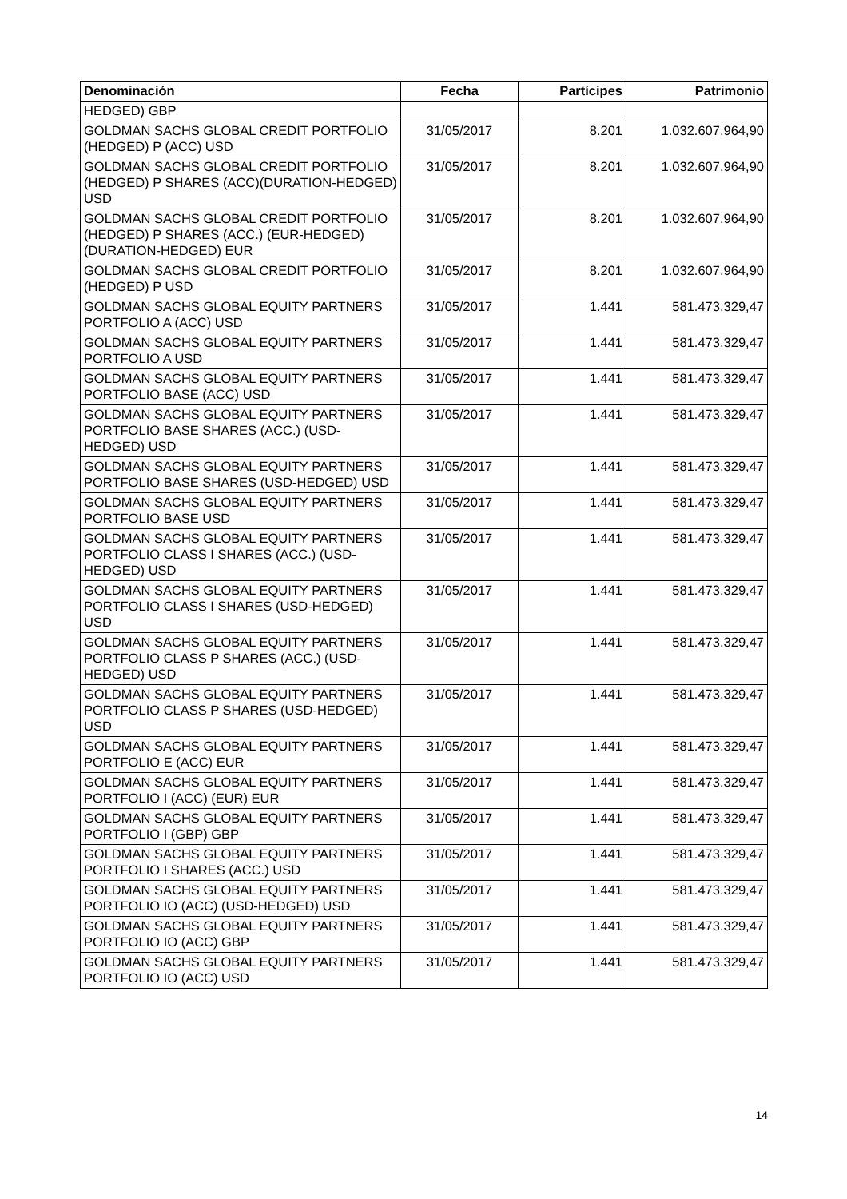| Denominación | Fecha | Partícipes | Patrimonio |
| --- | --- | --- | --- |
| HEDGED) GBP | | | |
| GOLDMAN SACHS GLOBAL CREDIT PORTFOLIO (HEDGED) P (ACC) USD | 31/05/2017 | 8.201 | 1.032.607.964,90 |
| GOLDMAN SACHS GLOBAL CREDIT PORTFOLIO (HEDGED) P SHARES (ACC)(DURATION-HEDGED) USD | 31/05/2017 | 8.201 | 1.032.607.964,90 |
| GOLDMAN SACHS GLOBAL CREDIT PORTFOLIO (HEDGED) P SHARES (ACC.) (EUR-HEDGED) (DURATION-HEDGED) EUR | 31/05/2017 | 8.201 | 1.032.607.964,90 |
| GOLDMAN SACHS GLOBAL CREDIT PORTFOLIO (HEDGED) P USD | 31/05/2017 | 8.201 | 1.032.607.964,90 |
| GOLDMAN SACHS GLOBAL EQUITY PARTNERS PORTFOLIO A (ACC) USD | 31/05/2017 | 1.441 | 581.473.329,47 |
| GOLDMAN SACHS GLOBAL EQUITY PARTNERS PORTFOLIO A USD | 31/05/2017 | 1.441 | 581.473.329,47 |
| GOLDMAN SACHS GLOBAL EQUITY PARTNERS PORTFOLIO BASE (ACC) USD | 31/05/2017 | 1.441 | 581.473.329,47 |
| GOLDMAN SACHS GLOBAL EQUITY PARTNERS PORTFOLIO BASE SHARES (ACC.) (USD-HEDGED) USD | 31/05/2017 | 1.441 | 581.473.329,47 |
| GOLDMAN SACHS GLOBAL EQUITY PARTNERS PORTFOLIO BASE SHARES (USD-HEDGED) USD | 31/05/2017 | 1.441 | 581.473.329,47 |
| GOLDMAN SACHS GLOBAL EQUITY PARTNERS PORTFOLIO BASE USD | 31/05/2017 | 1.441 | 581.473.329,47 |
| GOLDMAN SACHS GLOBAL EQUITY PARTNERS PORTFOLIO CLASS I SHARES (ACC.) (USD-HEDGED) USD | 31/05/2017 | 1.441 | 581.473.329,47 |
| GOLDMAN SACHS GLOBAL EQUITY PARTNERS PORTFOLIO CLASS I SHARES (USD-HEDGED) USD | 31/05/2017 | 1.441 | 581.473.329,47 |
| GOLDMAN SACHS GLOBAL EQUITY PARTNERS PORTFOLIO CLASS P SHARES (ACC.) (USD-HEDGED) USD | 31/05/2017 | 1.441 | 581.473.329,47 |
| GOLDMAN SACHS GLOBAL EQUITY PARTNERS PORTFOLIO CLASS P SHARES (USD-HEDGED) USD | 31/05/2017 | 1.441 | 581.473.329,47 |
| GOLDMAN SACHS GLOBAL EQUITY PARTNERS PORTFOLIO E (ACC) EUR | 31/05/2017 | 1.441 | 581.473.329,47 |
| GOLDMAN SACHS GLOBAL EQUITY PARTNERS PORTFOLIO I (ACC) (EUR) EUR | 31/05/2017 | 1.441 | 581.473.329,47 |
| GOLDMAN SACHS GLOBAL EQUITY PARTNERS PORTFOLIO I (GBP) GBP | 31/05/2017 | 1.441 | 581.473.329,47 |
| GOLDMAN SACHS GLOBAL EQUITY PARTNERS PORTFOLIO I SHARES (ACC.) USD | 31/05/2017 | 1.441 | 581.473.329,47 |
| GOLDMAN SACHS GLOBAL EQUITY PARTNERS PORTFOLIO IO (ACC) (USD-HEDGED) USD | 31/05/2017 | 1.441 | 581.473.329,47 |
| GOLDMAN SACHS GLOBAL EQUITY PARTNERS PORTFOLIO IO (ACC) GBP | 31/05/2017 | 1.441 | 581.473.329,47 |
| GOLDMAN SACHS GLOBAL EQUITY PARTNERS PORTFOLIO IO (ACC) USD | 31/05/2017 | 1.441 | 581.473.329,47 |
14